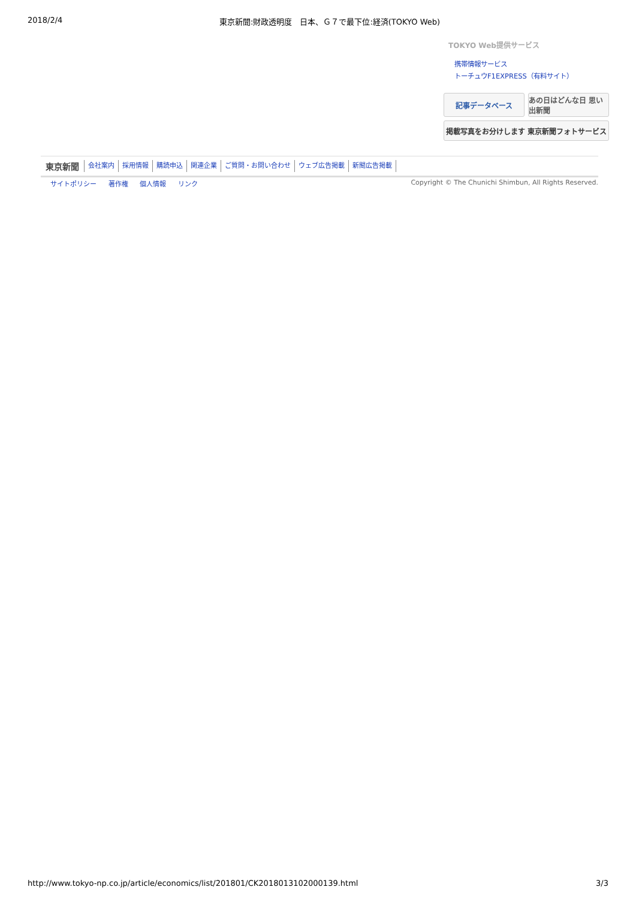2018/2/4 東京新聞:財政透明度　日本、Ｇ７で最下位:経済(TOKYO Web)
TOKYO Web提供サービス
携帯情報サービス
トーチュウF1EXPRESS（有料サイト）
記事データベース
あの日はどんな日 思い出新聞
掲載写真をお分けします 東京新聞フォトサービス
東京新聞 会社案内 採用情報 購読申込 関連企業 ご質問・お問い合わせ ウェブ広告掲載 新聞広告掲載
サイトポリシー 著作権 個人情報 リンク
Copyright © The Chunichi Shimbun, All Rights Reserved.
http://www.tokyo-np.co.jp/article/economics/list/201801/CK2018013102000139.html 3/3